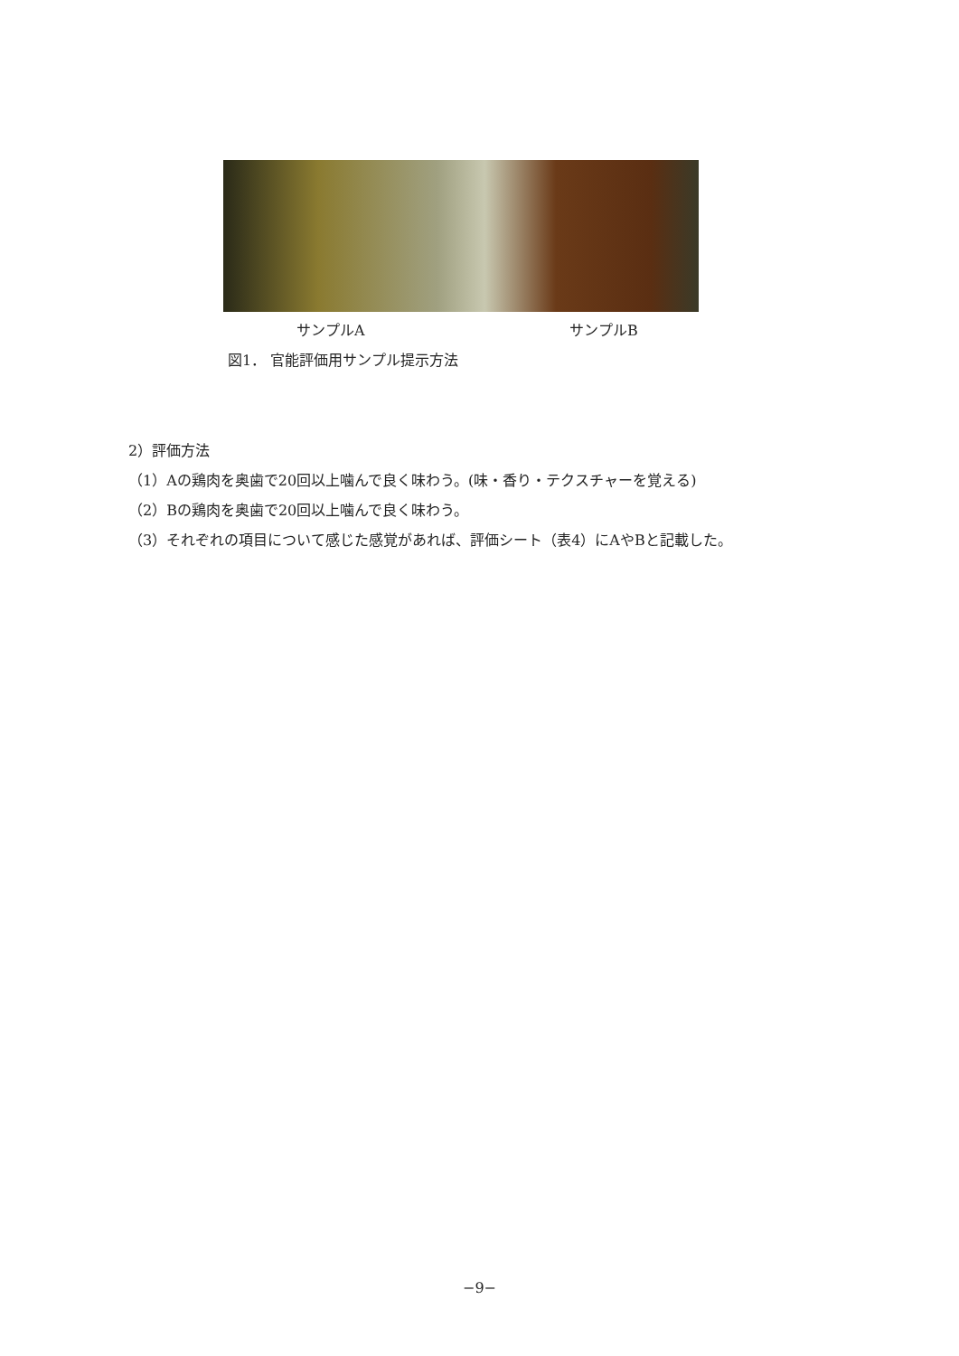サンプルA サンプルB
図1． 官能評価用サンプル提示方法
2）評価方法
（1）Aの鶏肉を奥歯で20回以上噛んで良く味わう。(味・香り・テクスチャーを覚える)
（2）Bの鶏肉を奥歯で20回以上噛んで良く味わう。
（3）それぞれの項目について感じた感覚があれば、評価シート（表4）にAやBと記載した。
−9−